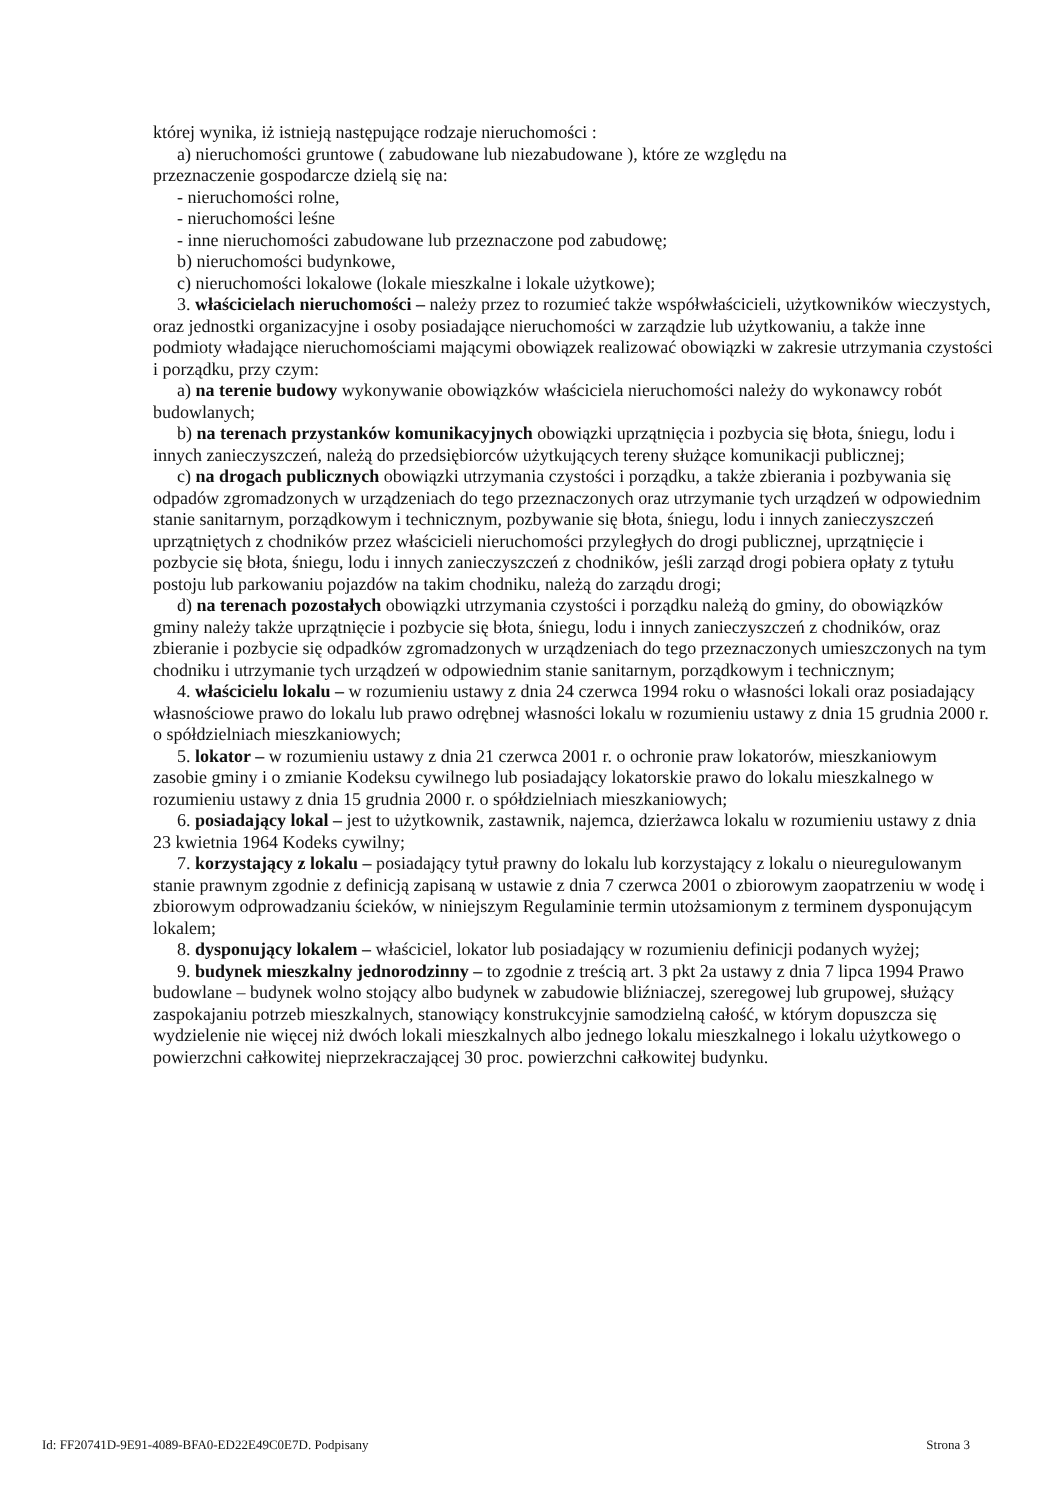której wynika, iż istnieją następujące rodzaje nieruchomości :
a) nieruchomości gruntowe ( zabudowane lub niezabudowane ), które ze względu na
przeznaczenie gospodarcze dzielą się na:
- nieruchomości rolne,
- nieruchomości leśne
- inne nieruchomości zabudowane lub przeznaczone pod zabudowę;
b) nieruchomości budynkowe,
c) nieruchomości lokalowe (lokale mieszkalne i lokale użytkowe);
3. właścicielach nieruchomości – należy przez to rozumieć także współwłaścicieli, użytkowników wieczystych, oraz jednostki organizacyjne i osoby posiadające nieruchomości w zarządzie lub użytkowaniu, a także inne podmioty władające nieruchomościami mającymi obowiązek realizować obowiązki w zakresie utrzymania czystości i porządku, przy czym:
a) na terenie budowy wykonywanie obowiązków właściciela nieruchomości należy do wykonawcy robót budowlanych;
b) na terenach przystanków komunikacyjnych obowiązki uprzątnięcia i pozbycia się błota, śniegu, lodu i innych zanieczyszczeń, należą do przedsiębiorców użytkujących tereny służące komunikacji publicznej;
c) na drogach publicznych obowiązki utrzymania czystości i porządku, a także zbierania i pozbywania się odpadów zgromadzonych w urządzeniach do tego przeznaczonych oraz utrzymanie tych urządzeń w odpowiednim stanie sanitarnym, porządkowym i technicznym, pozbywanie się błota, śniegu, lodu i innych zanieczyszczeń uprzątniętych z chodników przez właścicieli nieruchomości przyległych do drogi publicznej, uprzątnięcie i pozbycie się błota, śniegu, lodu i innych zanieczyszczeń z chodników, jeśli zarząd drogi pobiera opłaty z tytułu postoju lub parkowaniu pojazdów na takim chodniku, należą do zarządu drogi;
d) na terenach pozostałych obowiązki utrzymania czystości i porządku należą do gminy, do obowiązków gminy należy także uprzątnięcie i pozbycie się błota, śniegu, lodu i innych zanieczyszczeń z chodników, oraz zbieranie i pozbycie się odpadków zgromadzonych w urządzeniach do tego przeznaczonych umieszczonych na tym chodniku i utrzymanie tych urządzeń w odpowiednim stanie sanitarnym, porządkowym i technicznym;
4. właścicielu lokalu – w rozumieniu ustawy z dnia 24 czerwca 1994 roku o własności lokali oraz posiadający własnościowe prawo do lokalu lub prawo odrębnej własności lokalu w rozumieniu ustawy z dnia 15 grudnia 2000 r. o spółdzielniach mieszkaniowych;
5. lokator – w rozumieniu ustawy z dnia 21 czerwca 2001 r. o ochronie praw lokatorów, mieszkaniowym zasobie gminy i o zmianie Kodeksu cywilnego lub posiadający lokatorskie prawo do lokalu mieszkalnego w rozumieniu ustawy z dnia 15 grudnia 2000 r. o spółdzielniach mieszkaniowych;
6. posiadający lokal – jest to użytkownik, zastawnik, najemca, dzierżawca lokalu w rozumieniu ustawy z dnia 23 kwietnia 1964 Kodeks cywilny;
7. korzystający z lokalu – posiadający tytuł prawny do lokalu lub korzystający z lokalu o nieuregulowanym stanie prawnym zgodnie z definicją zapisaną w ustawie z dnia 7 czerwca 2001 o zbiorowym zaopatrzeniu w wodę i zbiorowym odprowadzaniu ścieków, w niniejszym Regulaminie termin utożsamionym z terminem dysponującym lokalem;
8. dysponujący lokalem – właściciel, lokator lub posiadający w rozumieniu definicji podanych wyżej;
9. budynek mieszkalny jednorodzinny – to zgodnie z treścią art. 3 pkt 2a ustawy z dnia 7 lipca 1994 Prawo budowlane – budynek wolno stojący albo budynek w zabudowie bliźniaczej, szeregowej lub grupowej, służący zaspokajaniu potrzeb mieszkalnych, stanowiący konstrukcyjnie samodzielną całość, w którym dopuszcza się wydzielenie nie więcej niż dwóch lokali mieszkalnych albo jednego lokalu mieszkalnego i lokalu użytkowego o powierzchni całkowitej nieprzekraczającej 30 proc. powierzchni całkowitej budynku.
Id: FF20741D-9E91-4089-BFA0-ED22E49C0E7D. Podpisany Strona 3